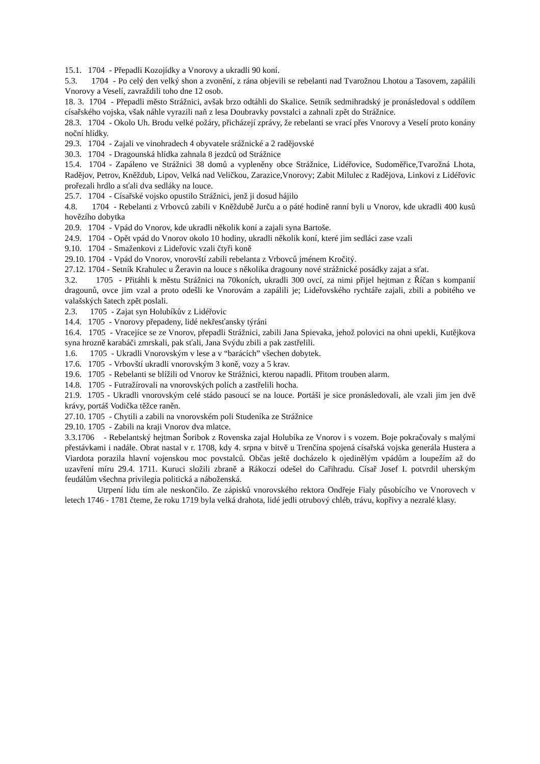15.1. 1704 - Přepadli Kozojídky a Vnorovy a ukradli 90 koní.
5.3. 1704 - Po celý den velký shon a zvonění, z rána objevili se rebelanti nad Tvarožnou Lhotou a Tasovem, zapálili Vnorovy a Veselí, zavraždili toho dne 12 osob.
18. 3. 1704 - Přepadli město Strážnici, avšak brzo odtáhli do Skalice. Setník sedmihradský je pronásledoval s oddílem císařského vojska, však náhle vyrazili naň z lesa Doubravky povstalci a zahnali zpět do Strážnice.
28.3. 1704 - Okolo Uh. Brodu velké požáry, přicházejí zprávy, že rebelanti se vrací přes Vnorovy a Veselí proto konány noční hlídky.
29.3. 1704 - Zajali ve vinohradech 4 obyvatele srážnické a 2 radějovské
30.3. 1704 - Dragounská hlídka zahnala 8 jezdců od Strážnice
15.4. 1704 - Zapáleno ve Strážnici 38 domů a vypleněny obce Strážnice, Lidéřovice, Sudoměřice,Tvarožná Lhota, Radějov, Petrov, Kněždub, Lipov, Velká nad Veličkou, Zarazice,Vnorovy; Zabit Milulec z Radějova, Linkovi z Lidéřovic prořezali hrdlo a sťali dva sedláky na louce.
25.7. 1704 - Císařské vojsko opustilo Strážnici, jenž ji dosud hájilo
4.8. 1704 - Rebelanti z Vrbovců zabili v Kněždubě Jurču a o páté hodině ranní byli u Vnorov, kde ukradli 400 kusů hovězího dobytka
20.9. 1704 - Vpád do Vnorov, kde ukradli několik koní a zajali syna Bartoše.
24.9. 1704 - Opět vpád do Vnorov okolo 10 hodiny, ukradli několik koní, které jim sedláci zase vzali
9.10. 1704 - Smaženkovi z Lideřovic vzali čtyři koně
29.10. 1704 - Vpád do Vnorov, vnorovští zabili rebelanta z Vrbovců jménem Kročitý.
27.12. 1704 - Setník Krahulec u Žeravin na louce s několika dragouny nové strážnické posádky zajat a sťat.
3.2. 1705 - Přitáhli k městu Strážnici na 70koních, ukradli 300 ovcí, za nimi přijel hejtman z Říčan s kompanií dragounů, ovce jim vzal a proto odešli ke Vnorovám a zapálili je; Lideřovského rychtáře zajali, zbili a pobitého ve valašských šatech zpět poslali.
2.3. 1705 - Zajat syn Holubíkův z Lidéřovic
14.4. 1705 - Vnorovy přepadeny, lidé nekřesťansky týráni
16.4. 1705 - Vracejíce se ze Vnorov, přepadli Strážnici, zabili Jana Spievaka, jehož polovici na ohni upekli, Kutějkova syna hrozně karabáči zmrskali, pak sťali, Jana Svýdu zbili a pak zastřelili.
1.6. 1705 - Ukradli Vnorovským v lese a v “barácích” všechen dobytek.
17.6. 1705 - Vrbovští ukradli vnorovským 3 koně, vozy a 5 krav.
19.6. 1705 - Rebelanti se blížili od Vnorov ke Strážnici, kterou napadli. Přitom trouben alarm.
14.8. 1705 - Futražírovali na vnorovských polích a zastřelili hocha.
21.9. 1705 - Ukradli vnorovským celé stádo pasoucí se na louce. Portáši je sice pronásledovali, ale vzali jim jen dvě krávy, portáš Vodička těžce raněn.
27.10. 1705 - Chytili a zabili na vnorovském poli Studeníka ze Strážnice
29.10. 1705 - Zabili na kraji Vnorov dva mlatce.
3.3.1706 - Rebelantský hejtman Šoribok z Rovenska zajal Holubíka ze Vnorov i s vozem. Boje pokračovaly s malými přestávkami i nadále. Obrat nastal v r. 1708, kdy 4. srpna v bitvě u Trenčína spojená císařská vojska generála Hustera a Viardota porazila hlavní vojenskou moc povstalců. Občas ještě docházelo k ojedinělým vpádům a loupežím až do uzavření míru 29.4. 1711. Kuruci složili zbraně a Rákoczi odešel do Cařihradu. Císař Josef I. potvrdil uherským feudálům všechna privilegia politická a náboženská.
Utrpení lidu tím ale neskončilo. Ze zápisků vnorovského rektora Ondřeje Fialy působícího ve Vnorovech v letech 1746 - 1781 čteme, že roku 1719 byla velká drahota, lidé jedli otrubový chléb, trávu, kopřivy a nezralé klasy.